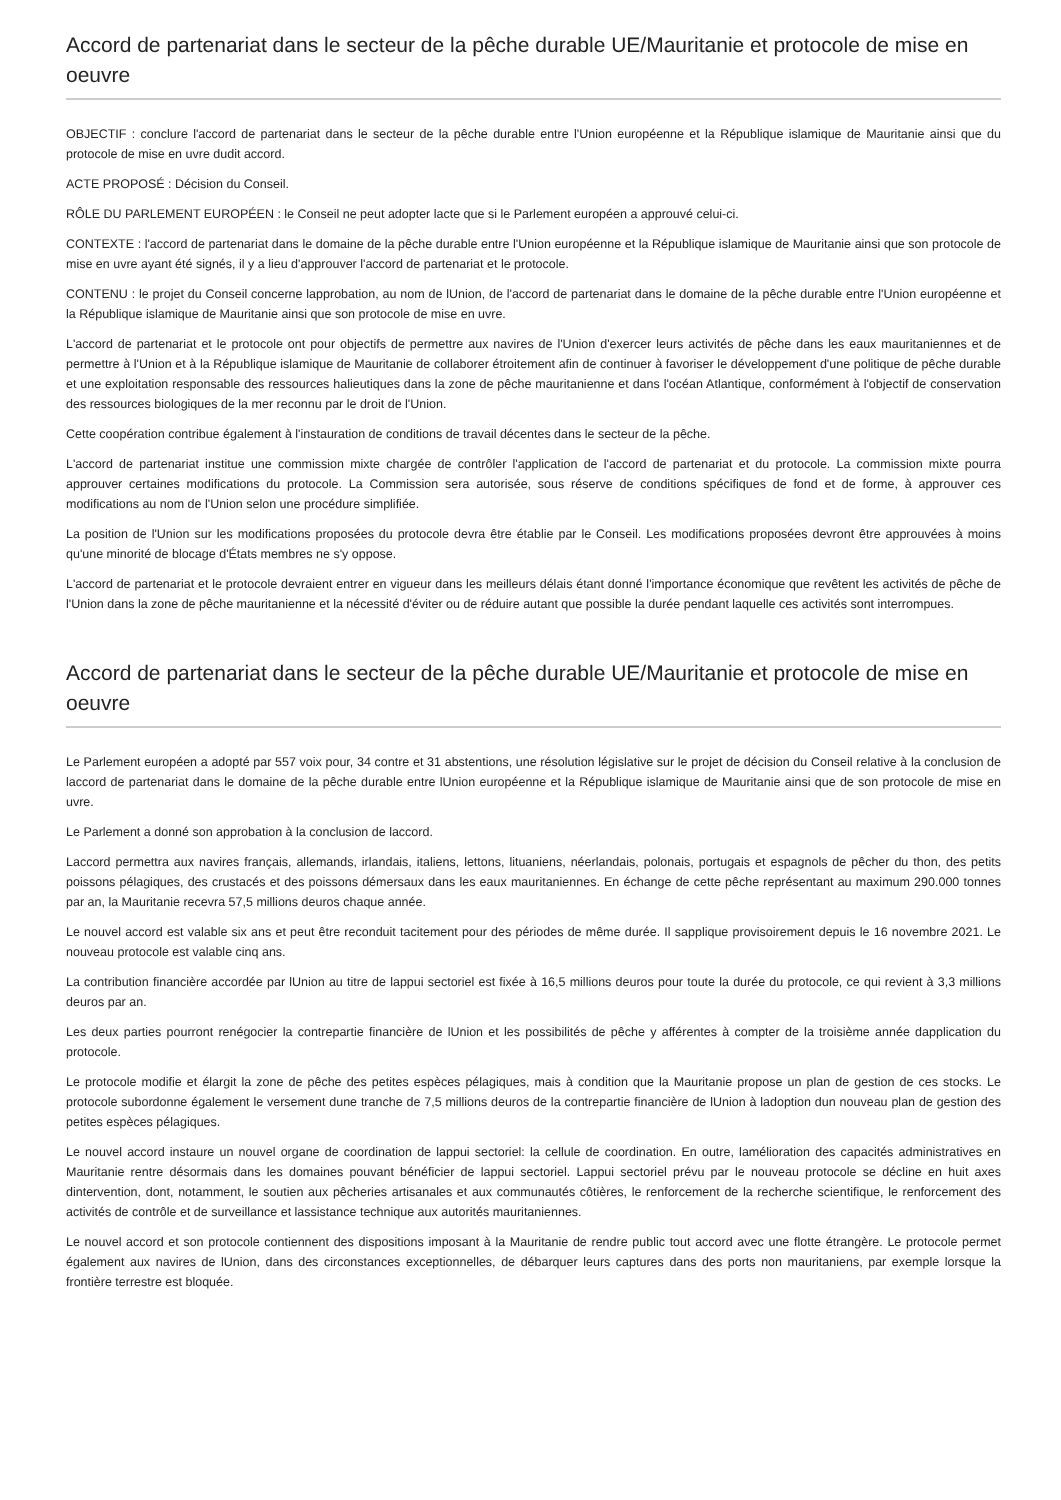Accord de partenariat dans le secteur de la pêche durable UE/Mauritanie et protocole de mise en oeuvre
OBJECTIF : conclure l'accord de partenariat dans le secteur de la pêche durable entre l'Union européenne et la République islamique de Mauritanie ainsi que du protocole de mise en uvre dudit accord.
ACTE PROPOSÉ : Décision du Conseil.
RÔLE DU PARLEMENT EUROPÉEN : le Conseil ne peut adopter lacte que si le Parlement européen a approuvé celui-ci.
CONTEXTE : l'accord de partenariat dans le domaine de la pêche durable entre l'Union européenne et la République islamique de Mauritanie ainsi que son protocole de mise en uvre ayant été signés, il y a lieu d'approuver l'accord de partenariat et le protocole.
CONTENU : le projet du Conseil concerne lapprobation, au nom de lUnion, de l'accord de partenariat dans le domaine de la pêche durable entre l'Union européenne et la République islamique de Mauritanie ainsi que son protocole de mise en uvre.
L'accord de partenariat et le protocole ont pour objectifs de permettre aux navires de l'Union d'exercer leurs activités de pêche dans les eaux mauritaniennes et de permettre à l'Union et à la République islamique de Mauritanie de collaborer étroitement afin de continuer à favoriser le développement d'une politique de pêche durable et une exploitation responsable des ressources halieutiques dans la zone de pêche mauritanienne et dans l'océan Atlantique, conformément à l'objectif de conservation des ressources biologiques de la mer reconnu par le droit de l'Union.
Cette coopération contribue également à l'instauration de conditions de travail décentes dans le secteur de la pêche.
L'accord de partenariat institue une commission mixte chargée de contrôler l'application de l'accord de partenariat et du protocole. La commission mixte pourra approuver certaines modifications du protocole. La Commission sera autorisée, sous réserve de conditions spécifiques de fond et de forme, à approuver ces modifications au nom de l'Union selon une procédure simplifiée.
La position de l'Union sur les modifications proposées du protocole devra être établie par le Conseil. Les modifications proposées devront être approuvées à moins qu'une minorité de blocage d'États membres ne s'y oppose.
L'accord de partenariat et le protocole devraient entrer en vigueur dans les meilleurs délais étant donné l'importance économique que revêtent les activités de pêche de l'Union dans la zone de pêche mauritanienne et la nécessité d'éviter ou de réduire autant que possible la durée pendant laquelle ces activités sont interrompues.
Accord de partenariat dans le secteur de la pêche durable UE/Mauritanie et protocole de mise en oeuvre
Le Parlement européen a adopté par 557 voix pour, 34 contre et 31 abstentions, une résolution législative sur le projet de décision du Conseil relative à la conclusion de laccord de partenariat dans le domaine de la pêche durable entre lUnion européenne et la République islamique de Mauritanie ainsi que de son protocole de mise en uvre.
Le Parlement a donné son approbation à la conclusion de laccord.
Laccord permettra aux navires français, allemands, irlandais, italiens, lettons, lituaniens, néerlandais, polonais, portugais et espagnols de pêcher du thon, des petits poissons pélagiques, des crustacés et des poissons démersaux dans les eaux mauritaniennes. En échange de cette pêche représentant au maximum 290.000 tonnes par an, la Mauritanie recevra 57,5 millions deuros chaque année.
Le nouvel accord est valable six ans et peut être reconduit tacitement pour des périodes de même durée. Il sapplique provisoirement depuis le 16 novembre 2021. Le nouveau protocole est valable cinq ans.
La contribution financière accordée par lUnion au titre de lappui sectoriel est fixée à 16,5 millions deuros pour toute la durée du protocole, ce qui revient à 3,3 millions deuros par an.
Les deux parties pourront renégocier la contrepartie financière de lUnion et les possibilités de pêche y afférentes à compter de la troisième année dapplication du protocole.
Le protocole modifie et élargit la zone de pêche des petites espèces pélagiques, mais à condition que la Mauritanie propose un plan de gestion de ces stocks. Le protocole subordonne également le versement dune tranche de 7,5 millions deuros de la contrepartie financière de lUnion à ladoption dun nouveau plan de gestion des petites espèces pélagiques.
Le nouvel accord instaure un nouvel organe de coordination de lappui sectoriel: la cellule de coordination. En outre, lamélioration des capacités administratives en Mauritanie rentre désormais dans les domaines pouvant bénéficier de lappui sectoriel. Lappui sectoriel prévu par le nouveau protocole se décline en huit axes dintervention, dont, notamment, le soutien aux pêcheries artisanales et aux communautés côtières, le renforcement de la recherche scientifique, le renforcement des activités de contrôle et de surveillance et lassistance technique aux autorités mauritaniennes.
Le nouvel accord et son protocole contiennent des dispositions imposant à la Mauritanie de rendre public tout accord avec une flotte étrangère. Le protocole permet également aux navires de lUnion, dans des circonstances exceptionnelles, de débarquer leurs captures dans des ports non mauritaniens, par exemple lorsque la frontière terrestre est bloquée.